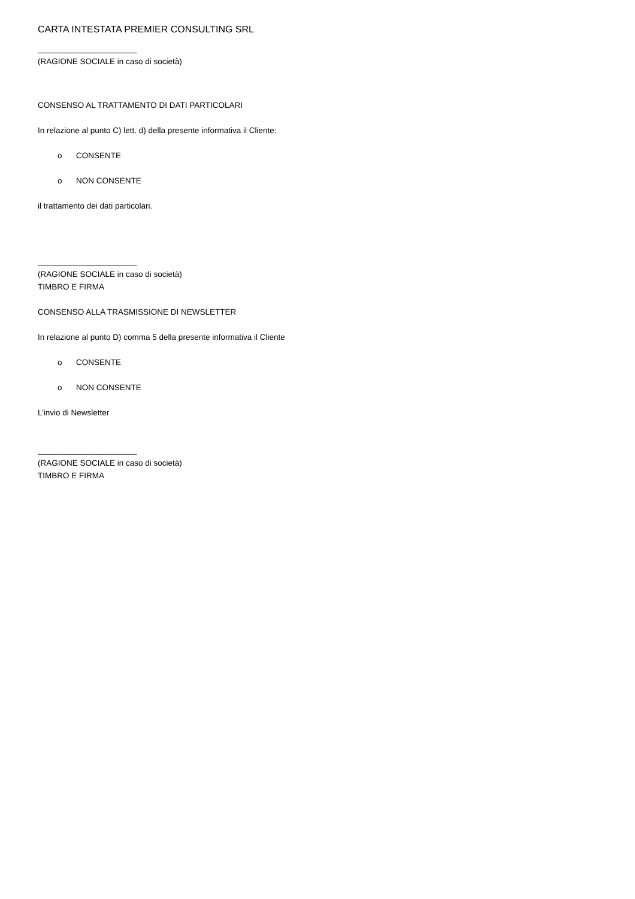CARTA INTESTATA PREMIER CONSULTING SRL
______________________
(RAGIONE SOCIALE in caso di società)
CONSENSO AL TRATTAMENTO DI DATI PARTICOLARI
In relazione al punto C) lett. d) della presente informativa il Cliente:
o CONSENTE
o NON CONSENTE
il trattamento dei dati particolari.
______________________
(RAGIONE SOCIALE in caso di società)
TIMBRO E FIRMA
CONSENSO ALLA TRASMISSIONE DI NEWSLETTER
In relazione al punto D) comma 5 della presente informativa il Cliente
o CONSENTE
o NON CONSENTE
L’invio di Newsletter
______________________
(RAGIONE SOCIALE in caso di società)
TIMBRO E FIRMA